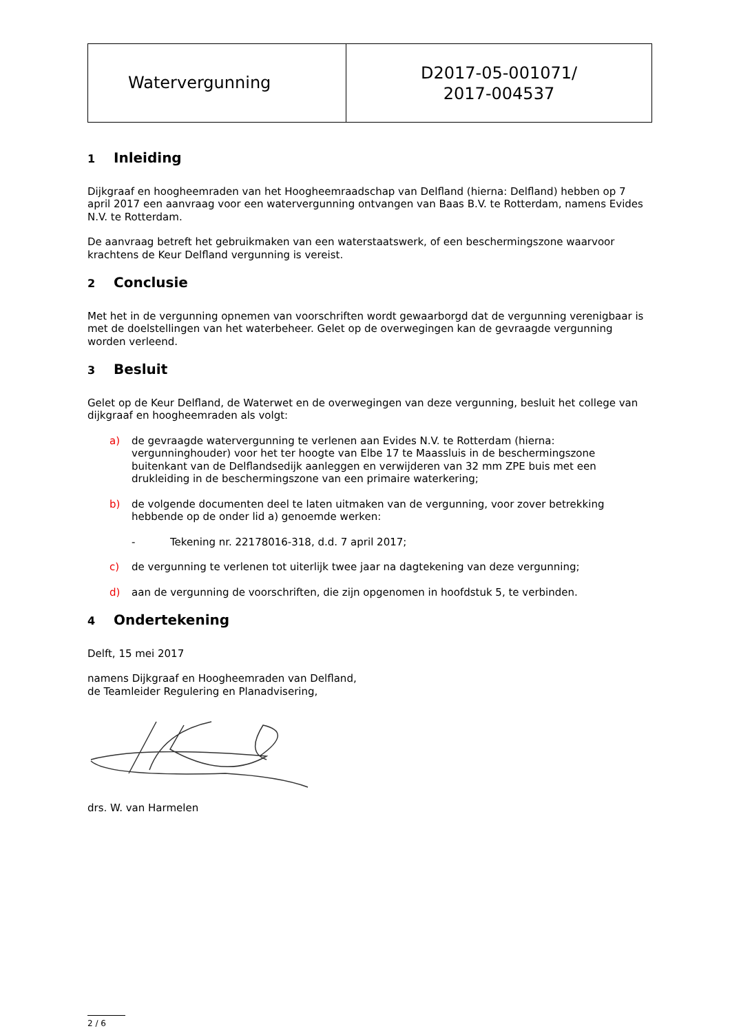| Watervergunning | D2017-05-001071/ 2017-004537 |
1 Inleiding
Dijkgraaf en hoogheemraden van het Hoogheemraadschap van Delfland (hierna: Delfland) hebben op 7 april 2017 een aanvraag voor een watervergunning ontvangen van Baas B.V. te Rotterdam, namens Evides N.V. te Rotterdam.
De aanvraag betreft het gebruikmaken van een waterstaatswerk, of een beschermingszone waarvoor krachtens de Keur Delfland vergunning is vereist.
2 Conclusie
Met het in de vergunning opnemen van voorschriften wordt gewaarborgd dat de vergunning verenigbaar is met de doelstellingen van het waterbeheer. Gelet op de overwegingen kan de gevraagde vergunning worden verleend.
3 Besluit
Gelet op de Keur Delfland, de Waterwet en de overwegingen van deze vergunning, besluit het college van dijkgraaf en hoogheemraden als volgt:
a) de gevraagde watervergunning te verlenen aan Evides N.V. te Rotterdam (hierna: vergunninghouder) voor het ter hoogte van Elbe 17 te Maassluis in de beschermingszone buitenkant van de Delflandsedijk aanleggen en verwijderen van 32 mm ZPE buis met een drukleiding in de beschermingszone van een primaire waterkering;
b) de volgende documenten deel te laten uitmaken van de vergunning, voor zover betrekking hebbende op de onder lid a) genoemde werken:
- Tekening nr. 22178016-318, d.d. 7 april 2017;
c) de vergunning te verlenen tot uiterlijk twee jaar na dagtekening van deze vergunning;
d) aan de vergunning de voorschriften, die zijn opgenomen in hoofdstuk 5, te verbinden.
4 Ondertekening
Delft, 15 mei 2017
namens Dijkgraaf en Hoogheemraden van Delfland,
de Teamleider Regulering en Planadvisering,
drs. W. van Harmelen
2 / 6